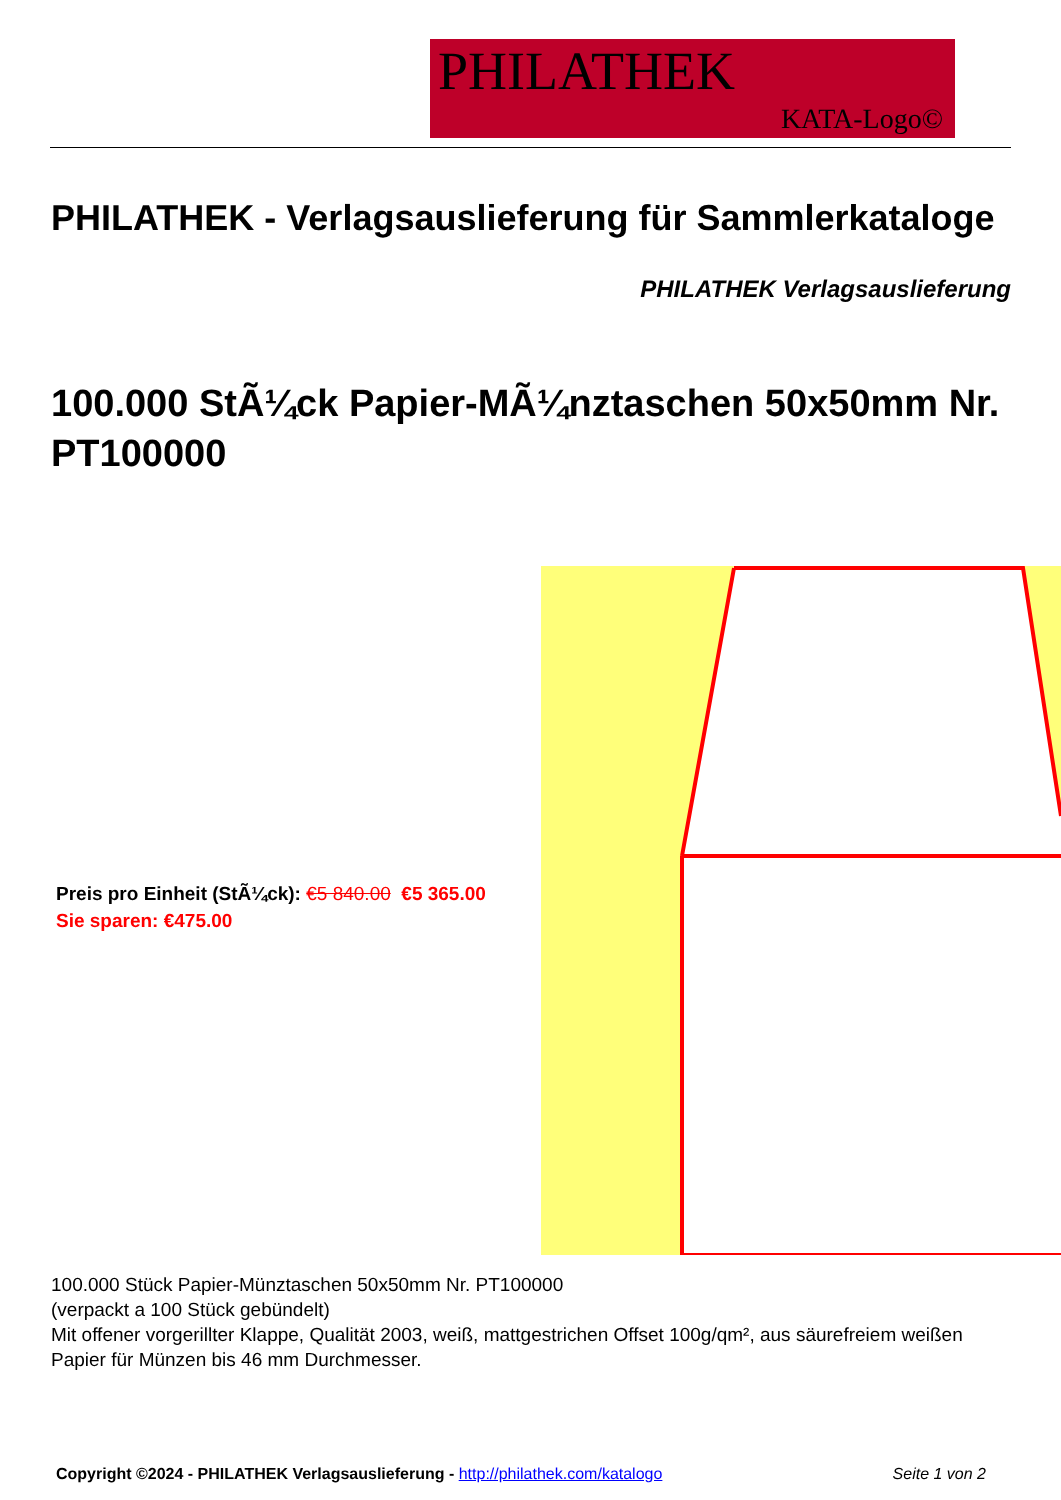PHILATHEK
KATA-Logo©
PHILATHEK - Verlagsauslieferung für Sammlerkataloge
PHILATHEK Verlagsauslieferung
100.000 StÃ¼ck Papier-MÃ¼nztaschen 50x50mm Nr. PT100000
Preis pro Einheit (StÃ¼ck): €5 840.00 €5 365.00
Sie sparen: €475.00
100.000 Stück Papier-Münztaschen 50x50mm Nr. PT100000
(verpackt a 100 Stück gebündelt)
Mit offener vorgerillter Klappe, Qualität 2003, weiß, mattgestrichen Offset 100g/qm², aus säurefreiem weißen Papier für Münzen bis 46 mm Durchmesser.
Copyright ©2024 - PHILATHEK Verlagsauslieferung - http://philathek.com/katalogo Seite 1 von 2